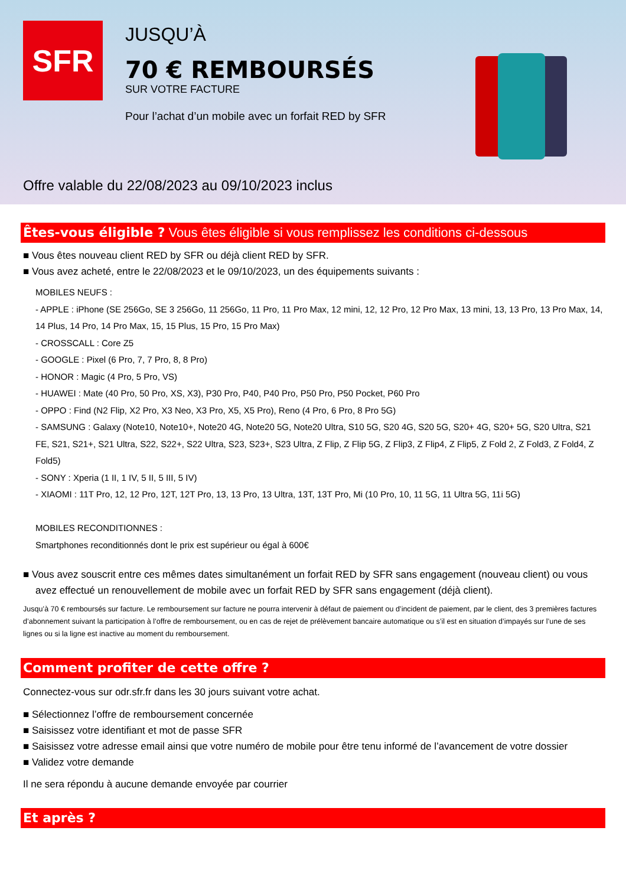SFR
JUSQU’À
70 € REMBOURSÉS
SUR VOTRE FACTURE
Pour l’achat d’un mobile avec un forfait RED by SFR
Offre valable du 22/08/2023 au 09/10/2023 inclus
Êtes-vous éligible ? Vous êtes éligible si vous remplissez les conditions ci-dessous
Vous êtes nouveau client RED by SFR ou déjà client RED by SFR.
Vous avez acheté, entre le 22/08/2023 et le 09/10/2023, un des équipements suivants :
MOBILES NEUFS :
- APPLE : iPhone (SE 256Go, SE 3 256Go, 11 256Go, 11 Pro, 11 Pro Max, 12 mini, 12, 12 Pro, 12 Pro Max, 13 mini, 13, 13 Pro, 13 Pro Max, 14, 14 Plus, 14 Pro, 14 Pro Max, 15, 15 Plus, 15 Pro, 15 Pro Max)
- CROSSCALL : Core Z5
- GOOGLE : Pixel (6 Pro, 7, 7 Pro, 8, 8 Pro)
- HONOR : Magic (4 Pro, 5 Pro, VS)
- HUAWEI : Mate (40 Pro, 50 Pro, XS, X3), P30 Pro, P40, P40 Pro, P50 Pro, P50 Pocket, P60 Pro
- OPPO : Find (N2 Flip, X2 Pro, X3 Neo, X3 Pro, X5, X5 Pro), Reno (4 Pro, 6 Pro, 8 Pro 5G)
- SAMSUNG : Galaxy (Note10, Note10+, Note20 4G, Note20 5G, Note20 Ultra, S10 5G, S20 4G, S20 5G, S20+ 4G, S20+ 5G, S20 Ultra, S21 FE, S21, S21+, S21 Ultra, S22, S22+, S22 Ultra, S23, S23+, S23 Ultra, Z Flip, Z Flip 5G, Z Flip3, Z Flip4, Z Flip5, Z Fold 2, Z Fold3, Z Fold4, Z Fold5)
- SONY : Xperia (1 II, 1 IV, 5 II, 5 III, 5 IV)
- XIAOMI : 11T Pro, 12, 12 Pro, 12T, 12T Pro, 13, 13 Pro, 13 Ultra, 13T, 13T Pro, Mi (10 Pro, 10, 11 5G, 11 Ultra 5G, 11i 5G)
MOBILES RECONDITIONNES :
Smartphones reconditionnés dont le prix est supérieur ou égal à 600€
Vous avez souscrit entre ces mêmes dates simultanément un forfait RED by SFR sans engagement (nouveau client) ou vous avez effectué un renouvellement de mobile avec un forfait RED by SFR sans engagement (déjà client).
Jusqu’à 70 € remboursés sur facture. Le remboursement sur facture ne pourra intervenir à défaut de paiement ou d’incident de paiement, par le client, des 3 premières factures d’abonnement suivant la participation à l’offre de remboursement, ou en cas de rejet de prélèvement bancaire automatique ou s’il est en situation d’impayés sur l’une de ses lignes ou si la ligne est inactive au moment du remboursement.
Comment profiter de cette offre ?
Connectez-vous sur odr.sfr.fr dans les 30 jours suivant votre achat.
Sélectionnez l’offre de remboursement concernée
Saisissez votre identifiant et mot de passe SFR
Saisissez votre adresse email ainsi que votre numéro de mobile pour être tenu informé de l’avancement de votre dossier
Validez votre demande
Il ne sera répondu à aucune demande envoyée par courrier
Et après ?